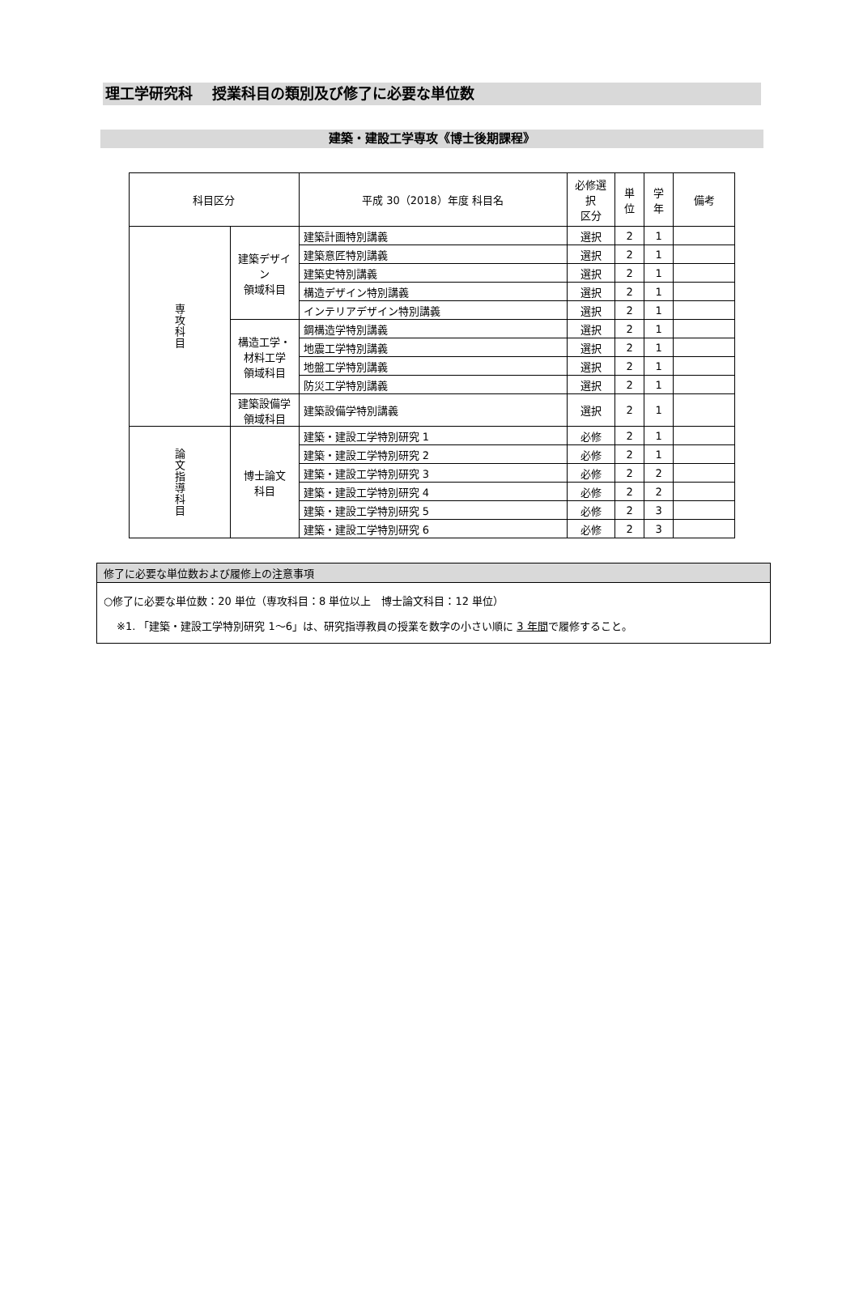理工学研究科　 授業科目の類別及び修了に必要な単位数
建築・建設工学専攻《博士後期課程》
| 科目区分 | | 平成 30（2018）年度 科目名 | 必修選択 区分 | 単位 | 学年 | 備考 |
| --- | --- | --- | --- | --- | --- | --- |
| 専攻科目 | 建築デザイン 領域科目 | 建築計画特別講義 | 選択 | 2 | 1 | |
| | | 建築意匠特別講義 | 選択 | 2 | 1 | |
| | | 建築史特別講義 | 選択 | 2 | 1 | |
| | | 構造デザイン特別講義 | 選択 | 2 | 1 | |
| | | インテリアデザイン特別講義 | 選択 | 2 | 1 | |
| | 構造工学・ 材料工学 領域科目 | 鋼構造学特別講義 | 選択 | 2 | 1 | |
| | | 地震工学特別講義 | 選択 | 2 | 1 | |
| | | 地盤工学特別講義 | 選択 | 2 | 1 | |
| | | 防災工学特別講義 | 選択 | 2 | 1 | |
| | 建築設備学 領域科目 | 建築設備学特別講義 | 選択 | 2 | 1 | |
| 論文指導科目 | 博士論文 科目 | 建築・建設工学特別研究 1 | 必修 | 2 | 1 | |
| | | 建築・建設工学特別研究 2 | 必修 | 2 | 1 | |
| | | 建築・建設工学特別研究 3 | 必修 | 2 | 2 | |
| | | 建築・建設工学特別研究 4 | 必修 | 2 | 2 | |
| | | 建築・建設工学特別研究 5 | 必修 | 2 | 3 | |
| | | 建築・建設工学特別研究 6 | 必修 | 2 | 3 | |
修了に必要な単位数および履修上の注意事項
○修了に必要な単位数：20 単位（専攻科目：8 単位以上　博士論文科目：12 単位）
※1. 「建築・建設工学特別研究 1〜6」は、研究指導教員の授業を数字の小さい順に 3 年間で履修すること。